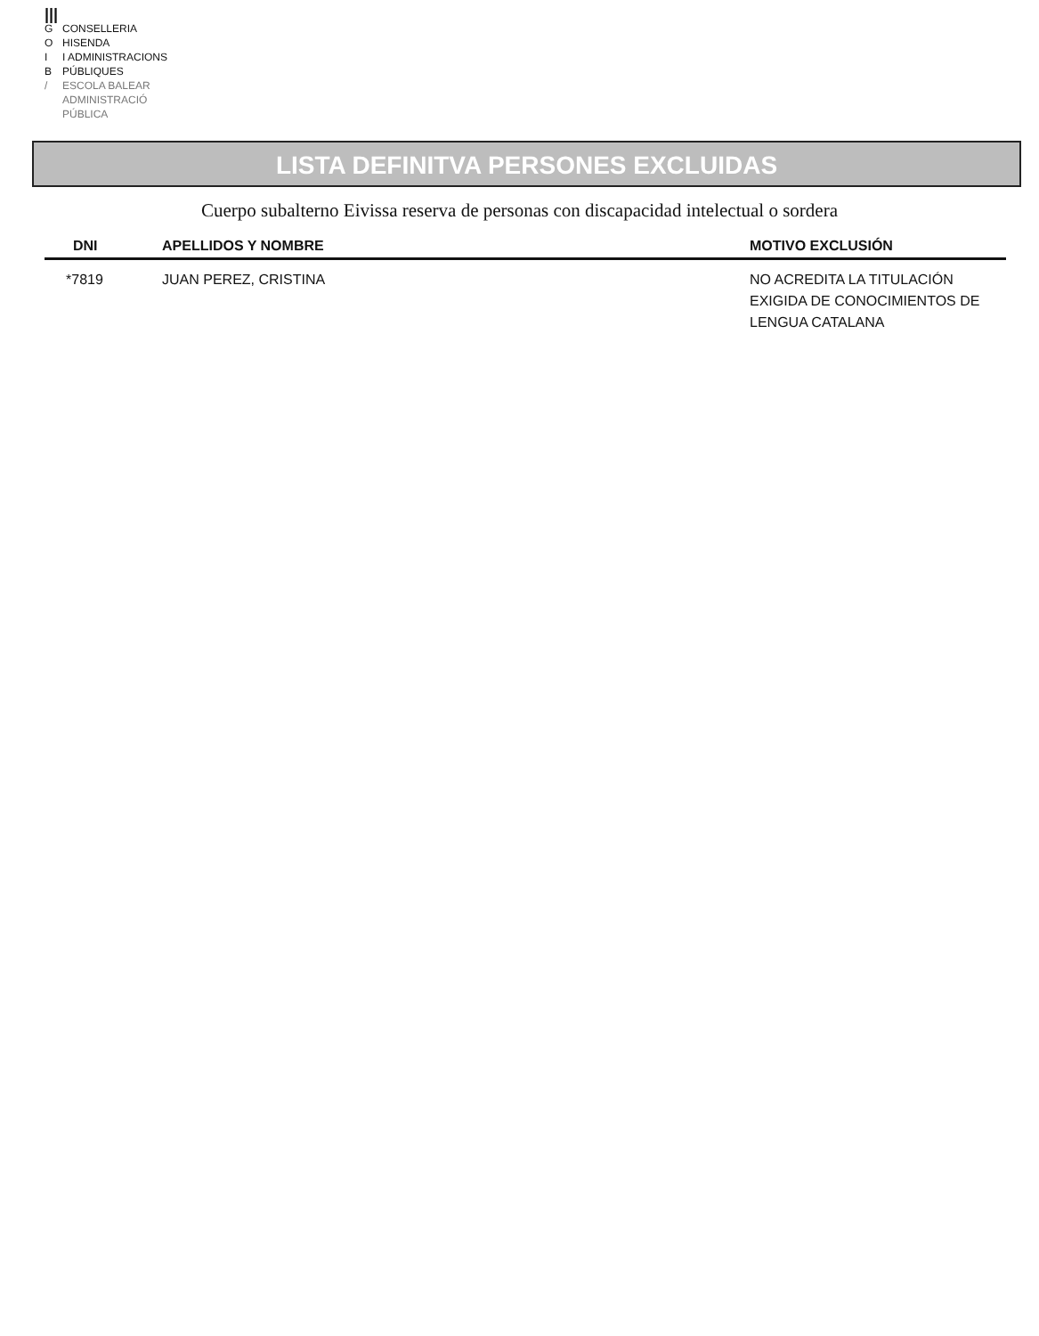|||
G CONSELLERIA
O HISENDA
I I ADMINISTRACIONS
B PÚBLIQUES
/ ESCOLA BALEAR
ADMINISTRACIÓ
PÚBLICA
LISTA DEFINITVA PERSONES EXCLUIDAS
Cuerpo subalterno Eivissa reserva de personas con discapacidad intelectual o sordera
| DNI | APELLIDOS Y NOMBRE | MOTIVO EXCLUSIÓN |
| --- | --- | --- |
| *7819 | JUAN PEREZ, CRISTINA | NO ACREDITA LA TITULACIÓN EXIGIDA DE CONOCIMIENTOS DE LENGUA CATALANA |